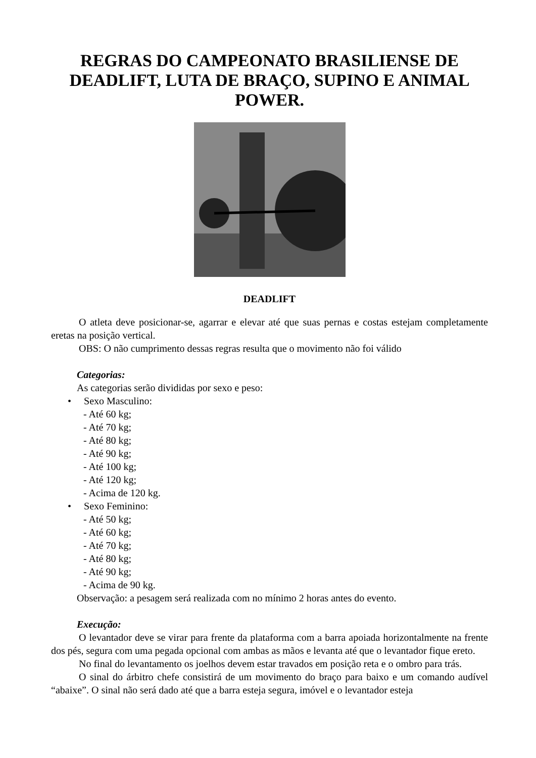REGRAS DO CAMPEONATO BRASILIENSE DE DEADLIFT, LUTA DE BRAÇO, SUPINO E ANIMAL POWER.
DEADLIFT
O atleta deve posicionar-se, agarrar e elevar até que suas pernas e costas estejam completamente eretas na posição vertical.
OBS: O não cumprimento dessas regras resulta que o movimento não foi válido
Categorias:
As categorias serão divididas por sexo e peso:
• Sexo Masculino:
- Até 60 kg;
- Até 70 kg;
- Até 80 kg;
- Até 90 kg;
- Até 100 kg;
- Até 120 kg;
- Acima de 120 kg.
• Sexo Feminino:
- Até 50 kg;
- Até 60 kg;
- Até 70 kg;
- Até 80 kg;
- Até 90 kg;
- Acima de 90 kg.
Observação: a pesagem será realizada com no mínimo 2 horas antes do evento.
Execução:
O levantador deve se virar para frente da plataforma com a barra apoiada horizontalmente na frente dos pés, segura com uma pegada opcional com ambas as mãos e levanta até que o levantador fique ereto.
No final do levantamento os joelhos devem estar travados em posição reta e o ombro para trás.
O sinal do árbitro chefe consistirá de um movimento do braço para baixo e um comando audível “abaixe”. O sinal não será dado até que a barra esteja segura, imóvel e o levantador esteja